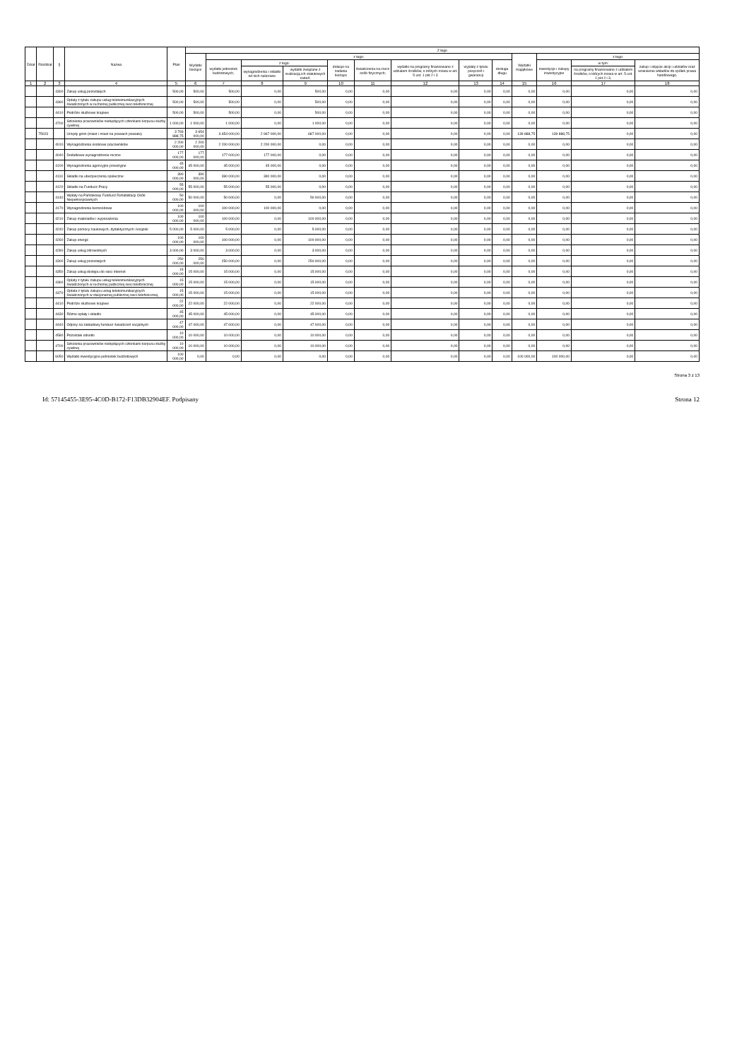| Dział | Rozdział | § | Nazwa | Plan | Z tego | | | | | | | | | | | | |
| --- | --- | --- | --- | --- | --- | --- | --- | --- | --- | --- | --- | --- | --- | --- | --- | --- | --- |
| | | | | | Wydatki bieżące | z tego: | | | | | | | | Wydatki majątkowe | z tego: | | |
| | | | | | | wydatki jednostek budżetowych, | z tego: | | dotacje na zadania bieżące | świadczenia na rzecz osób fizycznych; | wydatki na programy finansowane z udziałem środków, o których mowa w art. 5 ust. 1 pkt 2 i 3 | wypłaty z tytułu poręczeń i gwarancji | obsługa długu | | inwestycje i zakupy inwestycyjne | w tym: | zakup i objęcie akcji i udziałów oraz wniesienie wkładów do spółek prawa handlowego. |
| | | | | | | | wynagrodzenia i składki od nich naliczane | wydatki związane z realizacją ich statutowych zadań; | | | | | | | | na programy finansowane z udziałem środków, o których mowa w art. 5 ust. 1 pkt 2 i 3, | |
| 1 | 2 | 3 | 4 | 5 | 6 | 7 | 8 | 9 | 10 | 11 | 12 | 13 | 14 | 15 | 16 | 17 | 18 |
| | | 4300 | Zakup usług pozostałych | 500,00 | 500,00 | 500,00 | 0,00 | 500,00 | 0,00 | 0,00 | 0,00 | 0,00 | 0,00 | 0,00 | 0,00 | 0,00 | 0,00 |
| | | 4360 | Opłaty z tytułu zakupu usług telekomunikacyjnych świadczonych w ruchomej publicznej sieci telefonicznej | 500,00 | 500,00 | 500,00 | 0,00 | 500,00 | 0,00 | 0,00 | 0,00 | 0,00 | 0,00 | 0,00 | 0,00 | 0,00 | 0,00 |
| | | 4410 | Podróże służbowe krajowe | 500,00 | 500,00 | 500,00 | 0,00 | 500,00 | 0,00 | 0,00 | 0,00 | 0,00 | 0,00 | 0,00 | 0,00 | 0,00 | 0,00 |
| | | 4700 | Szkolenia pracowników niebędących członkami korpusu służby cywilnej | 1 000,00 | 1 000,00 | 1 000,00 | 0,00 | 1 000,00 | 0,00 | 0,00 | 0,00 | 0,00 | 0,00 | 0,00 | 0,00 | 0,00 | 0,00 |
| | 75023 | | Urzędy gmin (miast i miast na prawach powiatu) | 3 793 888,75 | 3 654 000,00 | 3 654 000,00 | 2 967 000,00 | 687 000,00 | 0,00 | 0,00 | 0,00 | 0,00 | 0,00 | 139 888,75 | 139 888,75 | 0,00 | 0,00 |
| | | 4010 | Wynagrodzenia osobowe pracowników | 2 200 000,00 | 2 200 000,00 | 2 200 000,00 | 2 200 000,00 | 0,00 | 0,00 | 0,00 | 0,00 | 0,00 | 0,00 | 0,00 | 0,00 | 0,00 | 0,00 |
| | | 4040 | Dodatkowe wynagrodzenie roczne | 177 000,00 | 177 000,00 | 177 000,00 | 177 000,00 | 0,00 | 0,00 | 0,00 | 0,00 | 0,00 | 0,00 | 0,00 | 0,00 | 0,00 | 0,00 |
| | | 4100 | Wynagrodzenia agencyjno-prowizyjne | 45 000,00 | 45 000,00 | 45 000,00 | 45 000,00 | 0,00 | 0,00 | 0,00 | 0,00 | 0,00 | 0,00 | 0,00 | 0,00 | 0,00 | 0,00 |
| | | 4110 | Składki na ubezpieczenia społeczne | 390 000,00 | 390 000,00 | 390 000,00 | 390 000,00 | 0,00 | 0,00 | 0,00 | 0,00 | 0,00 | 0,00 | 0,00 | 0,00 | 0,00 | 0,00 |
| | | 4120 | Składki na Fundusz Pracy | 55 000,00 | 55 000,00 | 55 000,00 | 55 000,00 | 0,00 | 0,00 | 0,00 | 0,00 | 0,00 | 0,00 | 0,00 | 0,00 | 0,00 | 0,00 |
| | | 4140 | Wpłaty na Państwowy Fundusz Rehabilitacji Osób Niepełnosprawnych | 50 000,00 | 50 000,00 | 50 000,00 | 0,00 | 50 000,00 | 0,00 | 0,00 | 0,00 | 0,00 | 0,00 | 0,00 | 0,00 | 0,00 | 0,00 |
| | | 4170 | Wynagrodzenia bezosobowe | 100 000,00 | 100 000,00 | 100 000,00 | 100 000,00 | 0,00 | 0,00 | 0,00 | 0,00 | 0,00 | 0,00 | 0,00 | 0,00 | 0,00 | 0,00 |
| | | 4210 | Zakup materiałów i wyposażenia | 100 000,00 | 100 000,00 | 100 000,00 | 0,00 | 100 000,00 | 0,00 | 0,00 | 0,00 | 0,00 | 0,00 | 0,00 | 0,00 | 0,00 | 0,00 |
| | | 4240 | Zakup pomocy naukowych, dydaktycznych i książek | 5 000,00 | 5 000,00 | 5 000,00 | 0,00 | 5 000,00 | 0,00 | 0,00 | 0,00 | 0,00 | 0,00 | 0,00 | 0,00 | 0,00 | 0,00 |
| | | 4260 | Zakup energii | 100 000,00 | 100 000,00 | 100 000,00 | 0,00 | 100 000,00 | 0,00 | 0,00 | 0,00 | 0,00 | 0,00 | 0,00 | 0,00 | 0,00 | 0,00 |
| | | 4280 | Zakup usług zdrowotnych | 3 000,00 | 3 000,00 | 3 000,00 | 0,00 | 3 000,00 | 0,00 | 0,00 | 0,00 | 0,00 | 0,00 | 0,00 | 0,00 | 0,00 | 0,00 |
| | | 4300 | Zakup usług pozostałych | 250 000,00 | 250 000,00 | 250 000,00 | 0,00 | 250 000,00 | 0,00 | 0,00 | 0,00 | 0,00 | 0,00 | 0,00 | 0,00 | 0,00 | 0,00 |
| | | 4350 | Zakup usług dostępu do sieci Internet | 15 000,00 | 15 000,00 | 15 000,00 | 0,00 | 15 000,00 | 0,00 | 0,00 | 0,00 | 0,00 | 0,00 | 0,00 | 0,00 | 0,00 | 0,00 |
| | | 4360 | Opłaty z tytułu zakupu usług telekomunikacyjnych świadczonych w ruchomej publicznej sieci telefonicznej | 15 000,00 | 15 000,00 | 15 000,00 | 0,00 | 15 000,00 | 0,00 | 0,00 | 0,00 | 0,00 | 0,00 | 0,00 | 0,00 | 0,00 | 0,00 |
| | | 4370 | Opłata z tytułu zakupu usług telekomunikacyjnych świadczonych w stacjonarnej publicznej sieci telefonicznej. | 15 000,00 | 15 000,00 | 15 000,00 | 0,00 | 15 000,00 | 0,00 | 0,00 | 0,00 | 0,00 | 0,00 | 0,00 | 0,00 | 0,00 | 0,00 |
| | | 4410 | Podróże służbowe krajowe | 22 000,00 | 22 000,00 | 22 000,00 | 0,00 | 22 000,00 | 0,00 | 0,00 | 0,00 | 0,00 | 0,00 | 0,00 | 0,00 | 0,00 | 0,00 |
| | | 4430 | Różne opłaty i składki | 45 000,00 | 45 000,00 | 45 000,00 | 0,00 | 45 000,00 | 0,00 | 0,00 | 0,00 | 0,00 | 0,00 | 0,00 | 0,00 | 0,00 | 0,00 |
| | | 4440 | Odpisy na zakładowy fundusz świadczeń socjalnych | 47 000,00 | 47 000,00 | 47 000,00 | 0,00 | 47 000,00 | 0,00 | 0,00 | 0,00 | 0,00 | 0,00 | 0,00 | 0,00 | 0,00 | 0,00 |
| | | 4580 | Pozostałe odsetki | 10 000,00 | 10 000,00 | 10 000,00 | 0,00 | 10 000,00 | 0,00 | 0,00 | 0,00 | 0,00 | 0,00 | 0,00 | 0,00 | 0,00 | 0,00 |
| | | 4700 | Szkolenia pracowników niebędących członkami korpusu służby cywilnej | 10 000,00 | 10 000,00 | 10 000,00 | 0,00 | 10 000,00 | 0,00 | 0,00 | 0,00 | 0,00 | 0,00 | 0,00 | 0,00 | 0,00 | 0,00 |
| | | 6050 | Wydatki inwestycyjne jednostek budżetowych | 100 000,00 | 0,00 | 0,00 | 0,00 | 0,00 | 0,00 | 0,00 | 0,00 | 0,00 | 0,00 | 100 000,00 | 100 000,00 | 0,00 | 0,00 |
Strona 3 z 13
Id: 57145455-3E95-4C0D-B172-F13DB32904EF. Podpisany Strona 12